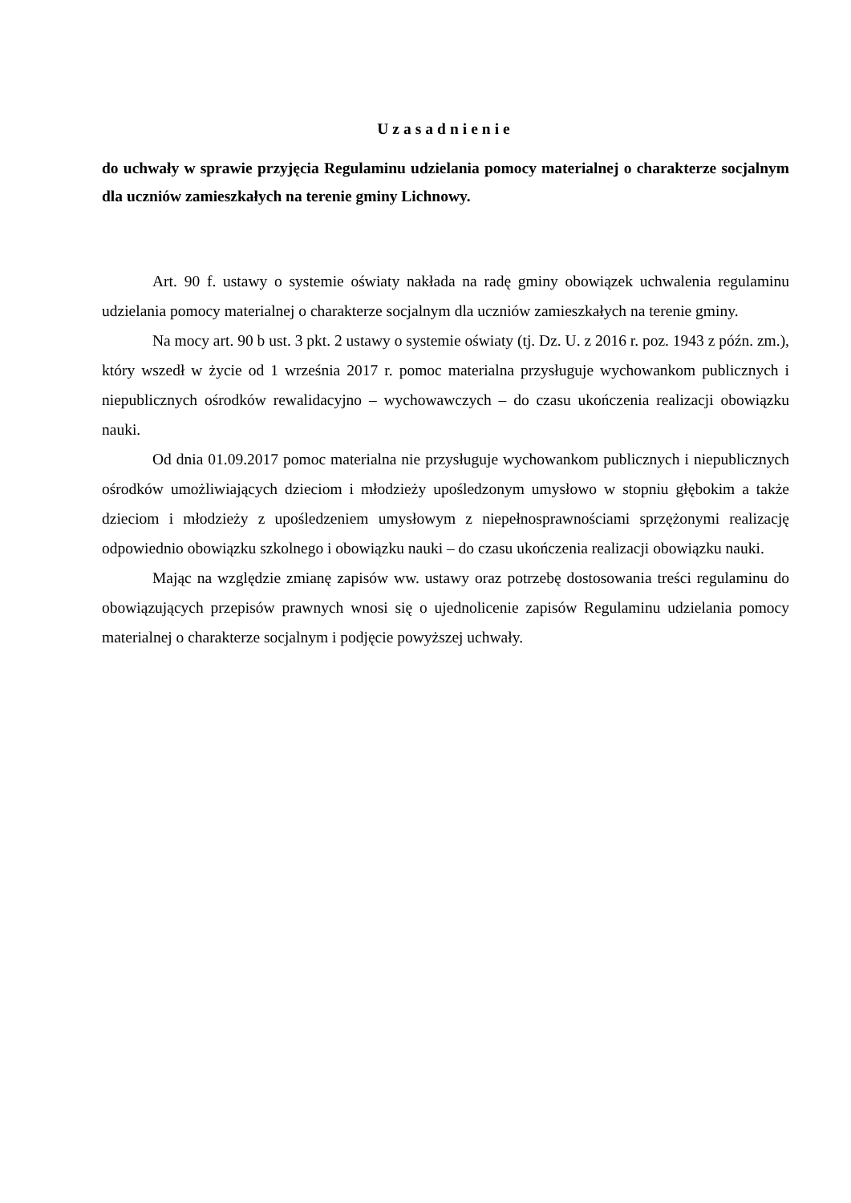Uzasadnienie
do uchwały w sprawie przyjęcia Regulaminu udzielania pomocy materialnej o charakterze socjalnym dla uczniów zamieszkałych na terenie gminy Lichnowy.
Art. 90 f. ustawy o systemie oświaty nakłada na radę gminy obowiązek uchwalenia regulaminu udzielania pomocy materialnej o charakterze socjalnym dla uczniów zamieszkałych na terenie gminy.
Na mocy art. 90 b ust. 3 pkt. 2 ustawy o systemie oświaty (tj. Dz. U. z 2016 r. poz. 1943 z późn. zm.), który wszedł w życie od 1 września 2017 r. pomoc materialna przysługuje wychowankom publicznych i niepublicznych ośrodków rewalidacyjno – wychowawczych – do czasu ukończenia realizacji obowiązku nauki.
Od dnia 01.09.2017 pomoc materialna nie przysługuje wychowankom publicznych i niepublicznych ośrodków umożliwiających dzieciom i młodzieży upośledzonym umysłowo w stopniu głębokim a także dzieciom i młodzieży z upośledzeniem umysłowym z niepełnosprawnościami sprzężonymi realizację odpowiednio obowiązku szkolnego i obowiązku nauki – do czasu ukończenia realizacji obowiązku nauki.
Mając na względzie zmianę zapisów ww. ustawy oraz potrzebę dostosowania treści regulaminu do obowiązujących przepisów prawnych wnosi się o ujednolicenie zapisów Regulaminu udzielania pomocy materialnej o charakterze socjalnym i podjęcie powyższej uchwały.